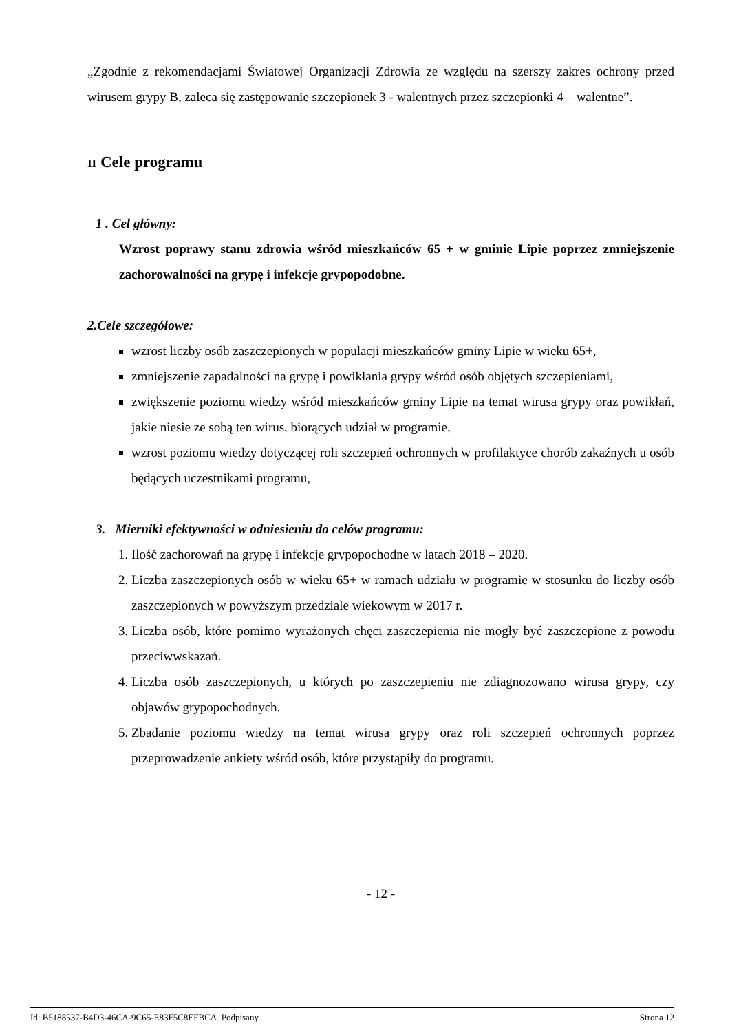„Zgodnie z rekomendacjami Światowej Organizacji Zdrowia ze względu na szerszy zakres ochrony przed wirusem grypy B, zaleca się zastępowanie szczepionek 3 - walentnych przez szczepionki 4 – walentne”.
II Cele programu
1 . Cel główny:
Wzrost poprawy stanu zdrowia wśród mieszkańców 65 + w gminie Lipie poprzez zmniejszenie zachorowalności na grypę i infekcje grypopodobne.
2.Cele szczegółowe:
wzrost liczby osób zaszczepionych w populacji mieszkańców gminy Lipie w wieku 65+,
zmniejszenie zapadalności na grypę i powikłania grypy wśród osób objętych szczepieniami,
zwiększenie poziomu wiedzy wśród mieszkańców gminy Lipie na temat wirusa grypy oraz powikłań, jakie niesie ze sobą ten wirus, biorących udział w programie,
wzrost poziomu wiedzy dotyczącej roli szczepień ochronnych w profilaktyce chorób zakaźnych u osób będących uczestnikami programu,
3. Mierniki efektywności w odniesieniu do celów programu:
1. Ilość zachorowań na grypę i infekcje grypopochodne w latach 2018 – 2020.
2. Liczba zaszczepionych osób w wieku 65+ w ramach udziału w programie w stosunku do liczby osób zaszczepionych w powyższym przedziale wiekowym w 2017 r.
3. Liczba osób, które pomimo wyrażonych chęci zaszczepienia nie mogły być zaszczepione z powodu przeciwwskazań.
4. Liczba osób zaszczepionych, u których po zaszczepieniu nie zdiagnozowano wirusa grypy, czy objawów grypopochodnych.
5. Zbadanie poziomu wiedzy na temat wirusa grypy oraz roli szczepień ochronnych poprzez przeprowadzenie ankiety wśród osób, które przystąpiły do programu.
- 12 -
Id: B5188537-B4D3-46CA-9C65-E83F5C8EFBCA. Podpisany Strona 12